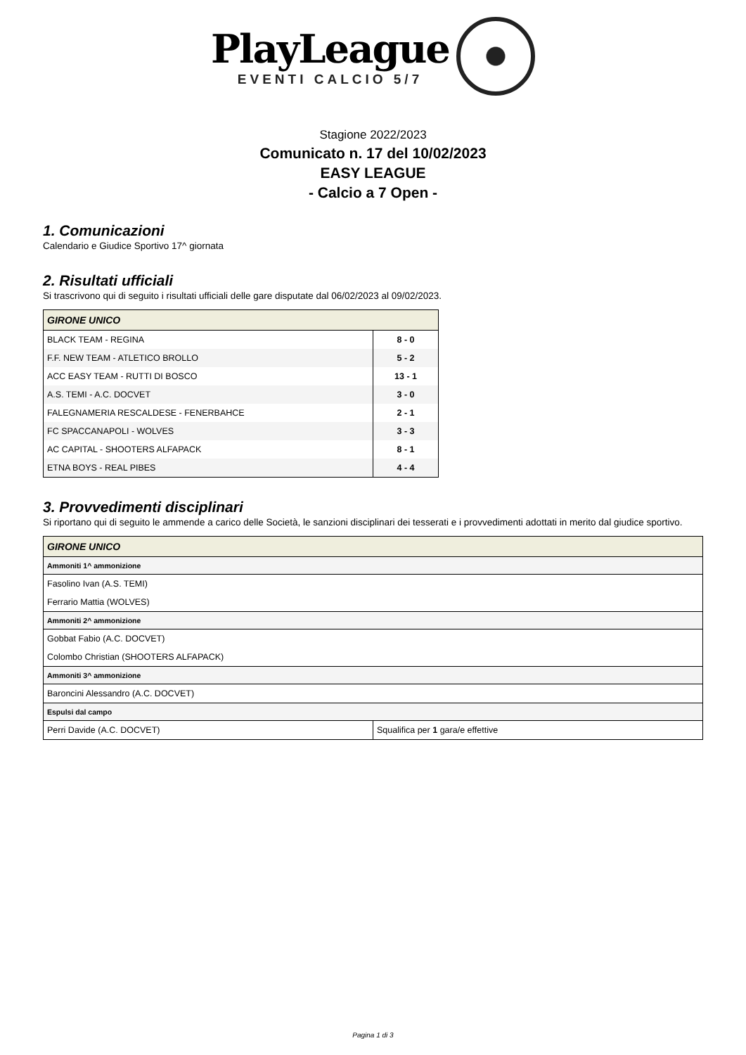PlayLeague
EVENTI CALCIO 5/7
Stagione 2022/2023
Comunicato n. 17 del 10/02/2023
EASY LEAGUE
- Calcio a 7 Open -
1. Comunicazioni
Calendario e Giudice Sportivo 17^ giornata
2. Risultati ufficiali
Si trascrivono qui di seguito i risultati ufficiali delle gare disputate dal 06/02/2023 al 09/02/2023.
| GIRONE UNICO | |
| --- | --- |
| BLACK TEAM - REGINA | 8 - 0 |
| F.F. NEW TEAM - ATLETICO BROLLO | 5 - 2 |
| ACC EASY TEAM - RUTTI DI BOSCO | 13 - 1 |
| A.S. TEMI - A.C. DOCVET | 3 - 0 |
| FALEGNAMERIA RESCALDESE - FENERBAHCE | 2 - 1 |
| FC SPACCANAPOLI - WOLVES | 3 - 3 |
| AC CAPITAL - SHOOTERS ALFAPACK | 8 - 1 |
| ETNA BOYS - REAL PIBES | 4 - 4 |
3. Provvedimenti disciplinari
Si riportano qui di seguito le ammende a carico delle Società, le sanzioni disciplinari dei tesserati e i provvedimenti adottati in merito dal giudice sportivo.
| GIRONE UNICO | |
| --- | --- |
| Ammoniti 1^ ammonizione | |
| Fasolino Ivan (A.S. TEMI) | |
| Ferrario Mattia (WOLVES) | |
| Ammoniti 2^ ammonizione | |
| Gobbat Fabio (A.C. DOCVET) | |
| Colombo Christian (SHOOTERS ALFAPACK) | |
| Ammoniti 3^ ammonizione | |
| Baroncini Alessandro (A.C. DOCVET) | |
| Espulsi dal campo | |
| Perri Davide (A.C. DOCVET) | Squalifica per 1 gara/e effettive |
Pagina 1 di 3